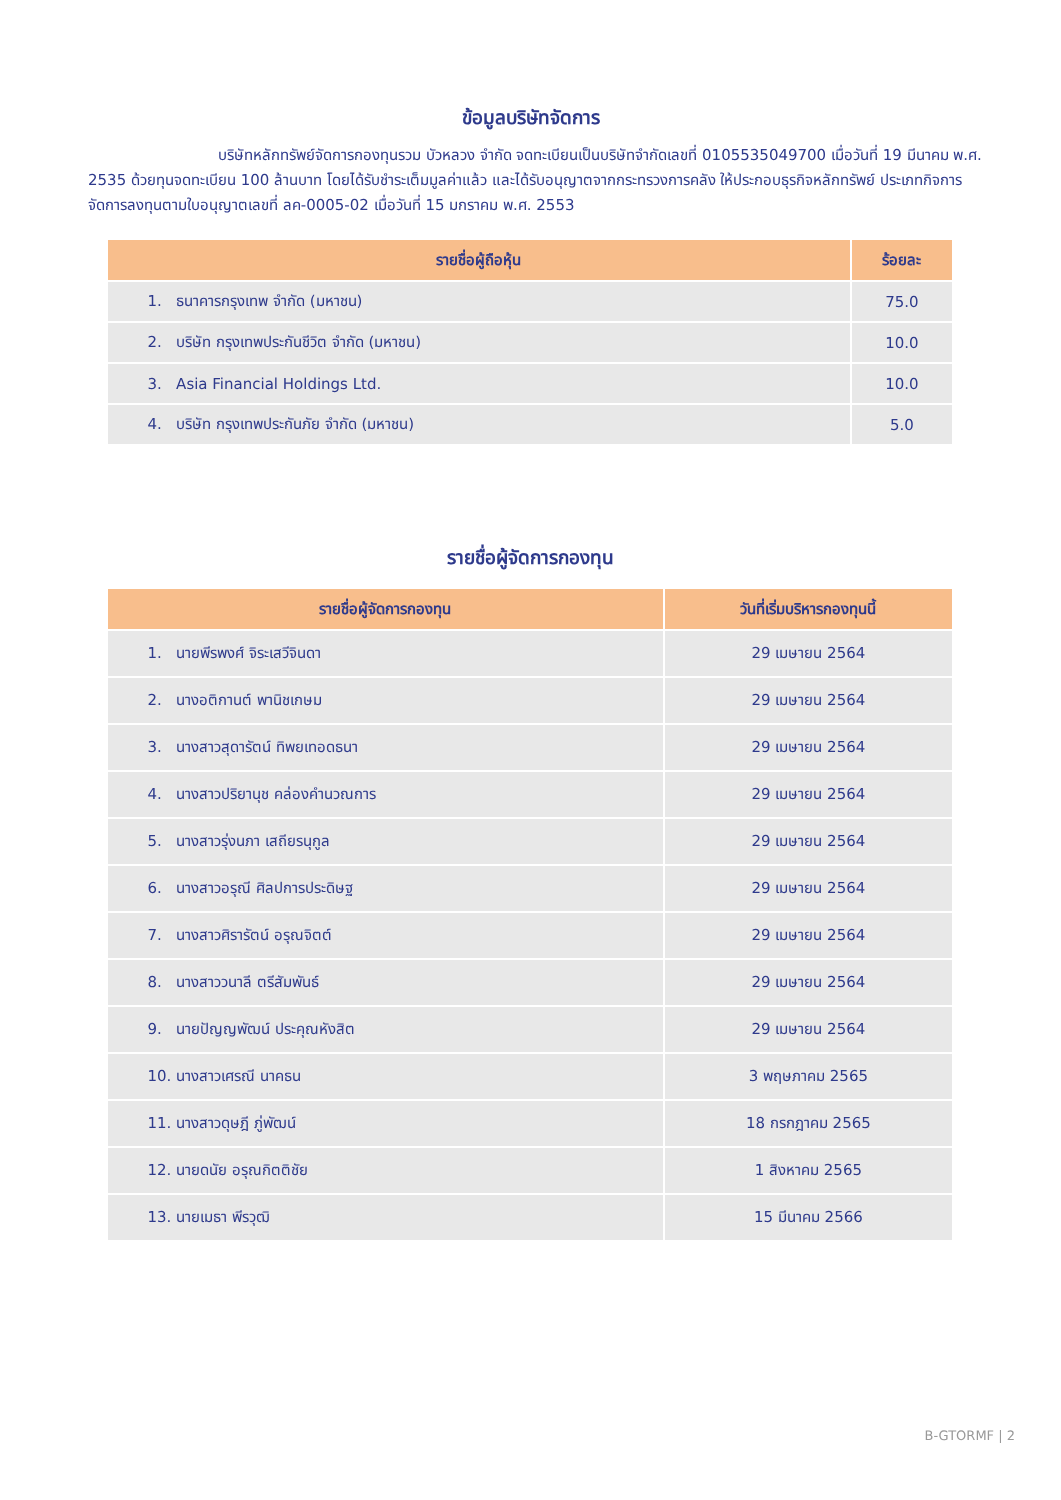ข้อมูลบริษัทจัดการ
บริษัทหลักทรัพย์จัดการกองทุนรวม บัวหลวง จำกัด จดทะเบียนเป็นบริษัทจำกัดเลขที่ 0105535049700 เมื่อวันที่ 19 มีนาคม พ.ศ. 2535 ด้วยทุนจดทะเบียน 100 ล้านบาท โดยได้รับชำระเต็มมูลค่าแล้ว และได้รับอนุญาตจากกระทรวงการคลัง ให้ประกอบธุรกิจหลักทรัพย์ ประเภทกิจการจัดการลงทุนตามใบอนุญาตเลขที่ ลค-0005-02 เมื่อวันที่ 15 มกราคม พ.ศ. 2553
| รายชื่อผู้ถือหุ้น | ร้อยละ |
| --- | --- |
| 1. ธนาคารกรุงเทพ จำกัด (มหาชน) | 75.0 |
| 2. บริษัท กรุงเทพประกันชีวิต จำกัด (มหาชน) | 10.0 |
| 3. Asia Financial Holdings Ltd. | 10.0 |
| 4. บริษัท กรุงเทพประกันภัย จำกัด (มหาชน) | 5.0 |
รายชื่อผู้จัดการกองทุน
| รายชื่อผู้จัดการกองทุน | วันที่เริ่มบริหารกองทุนนี้ |
| --- | --- |
| 1. นายพีรพงศ์ จิระเสวีจินดา | 29 เมษายน 2564 |
| 2. นางอติกานต์ พานิชเกษม | 29 เมษายน 2564 |
| 3. นางสาวสุดารัตน์ ทิพยเทอดธนา | 29 เมษายน 2564 |
| 4. นางสาวปริยานุช คล่องคำนวณการ | 29 เมษายน 2564 |
| 5. นางสาวรุ่งนภา เสถียรนุกูล | 29 เมษายน 2564 |
| 6. นางสาวอรุณี ศิลปการประดิษฐ | 29 เมษายน 2564 |
| 7. นางสาวศิรารัตน์ อรุณจิตต์ | 29 เมษายน 2564 |
| 8. นางสาววนาลี ตรีสัมพันธ์ | 29 เมษายน 2564 |
| 9. นายปัญญพัฒน์ ประคุณหังสิต | 29 เมษายน 2564 |
| 10. นางสาวเศรณี นาคธน | 3 พฤษภาคม 2565 |
| 11. นางสาวดุษฎี ภู่พัฒน์ | 18 กรกฎาคม 2565 |
| 12. นายดนัย อรุณกิตติชัย | 1 สิงหาคม 2565 |
| 13. นายเมธา พีรวุฒิ | 15 มีนาคม 2566 |
B-GTORMF | 2